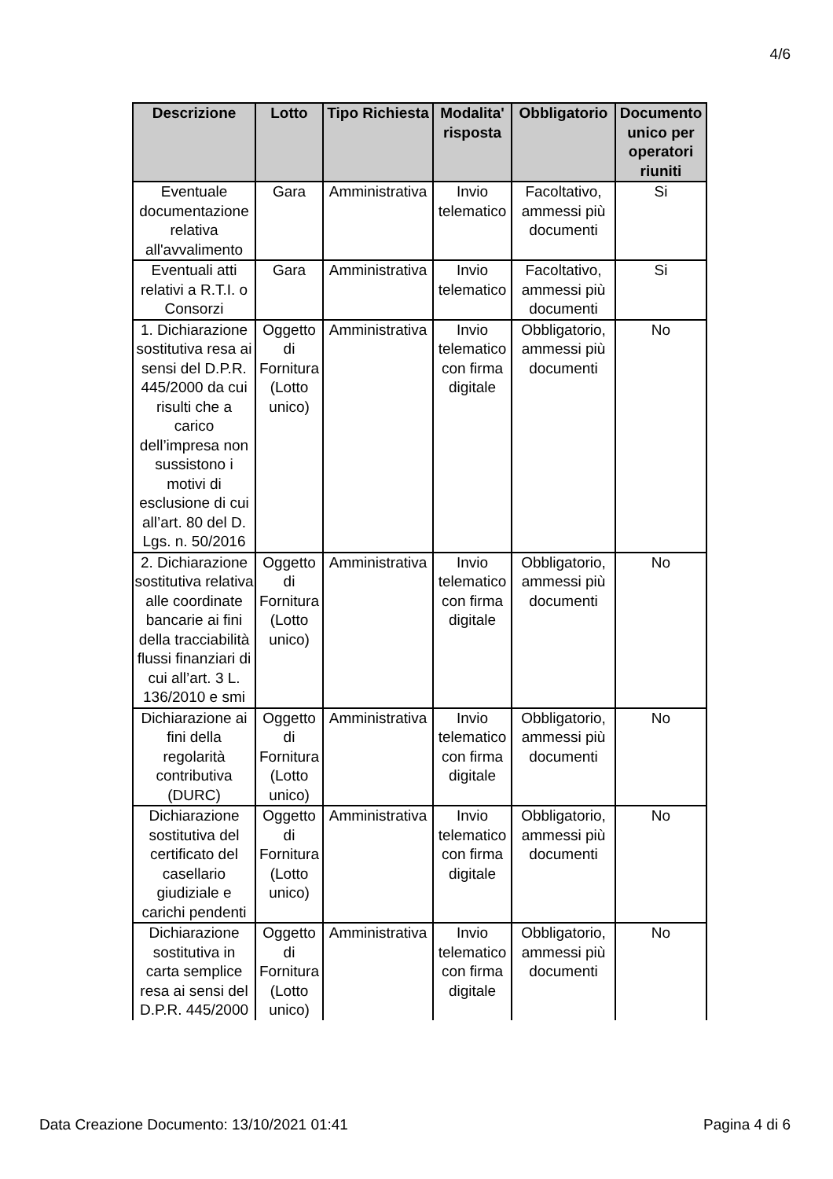4/6
| Descrizione | Lotto | Tipo Richiesta | Modalita' risposta | Obbligatorio | Documento unico per operatori riuniti |
| --- | --- | --- | --- | --- | --- |
| Eventuale documentazione relativa all'avvalimento | Gara | Amministrativa | Invio telematico | Facoltativo, ammessi più documenti | Si |
| Eventuali atti relativi a R.T.I. o Consorzi | Gara | Amministrativa | Invio telematico | Facoltativo, ammessi più documenti | Si |
| 1. Dichiarazione sostitutiva resa ai sensi del D.P.R. 445/2000 da cui risulti che a carico dell’impresa non sussistono i motivi di esclusione di cui all’art. 80 del D. Lgs. n. 50/2016 | Oggetto di Fornitura (Lotto unico) | Amministrativa | Invio telematico con firma digitale | Obbligatorio, ammessi più documenti | No |
| 2. Dichiarazione sostitutiva relativa alle coordinate bancarie ai fini della tracciabilità flussi finanziari di cui all’art. 3 L. 136/2010 e smi | Oggetto di Fornitura (Lotto unico) | Amministrativa | Invio telematico con firma digitale | Obbligatorio, ammessi più documenti | No |
| Dichiarazione ai fini della regolarità contributiva (DURC) | Oggetto di Fornitura (Lotto unico) | Amministrativa | Invio telematico con firma digitale | Obbligatorio, ammessi più documenti | No |
| Dichiarazione sostitutiva del certificato del casellario giudiziale e carichi pendenti | Oggetto di Fornitura (Lotto unico) | Amministrativa | Invio telematico con firma digitale | Obbligatorio, ammessi più documenti | No |
| Dichiarazione sostitutiva in carta semplice resa ai sensi del D.P.R. 445/2000 | Oggetto di Fornitura (Lotto unico) | Amministrativa | Invio telematico con firma digitale | Obbligatorio, ammessi più documenti | No |
Data Creazione Documento: 13/10/2021 01:41 Pagina 4 di 6